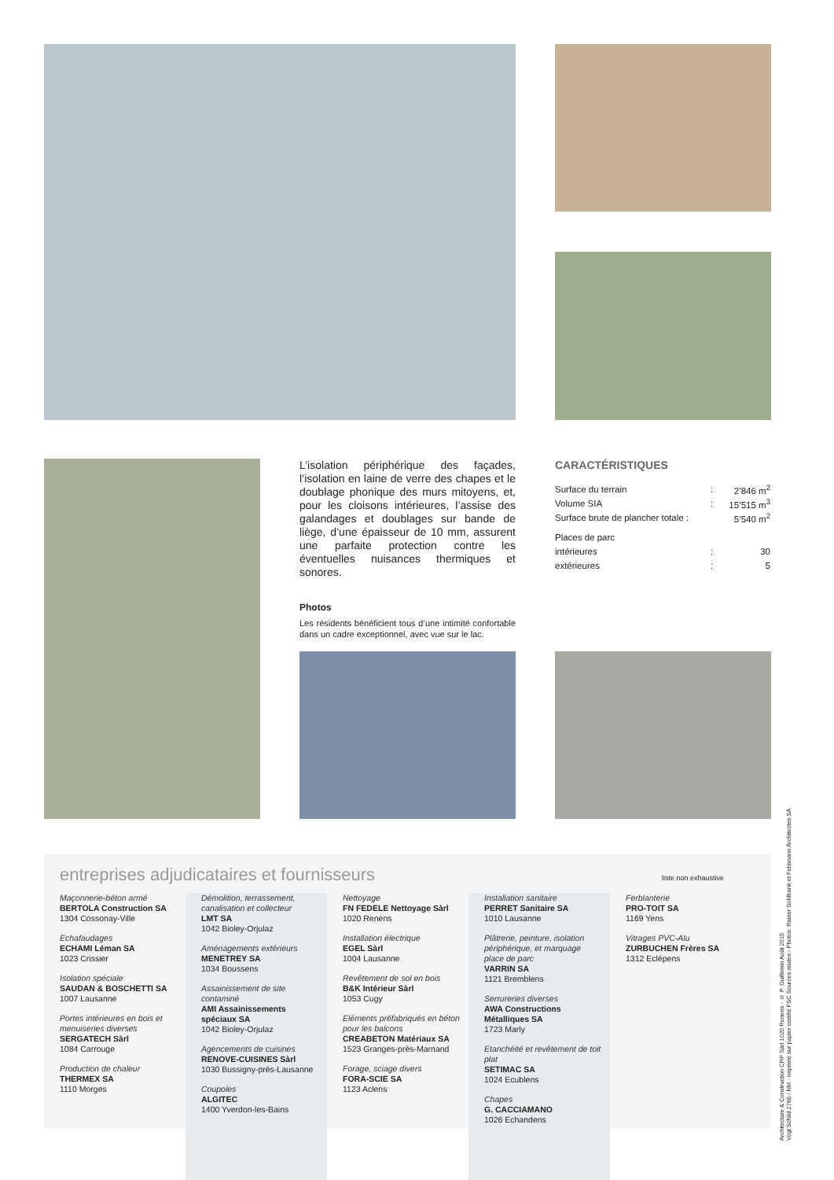L’isolation périphérique des façades, l’isolation en laine de verre des chapes et le doublage phonique des murs mitoyens, et, pour les cloisons intérieures, l’assise des galandages et doublages sur bande de liège, d’une épaisseur de 10 mm, assurent une parfaite protection contre les éventuelles nuisances thermiques et sonores.
Photos
Les résidents bénéficient tous d’une intimité confortable dans un cadre exceptionnel, avec vue sur le lac.
CARACTÉRISTIQUES
| Surface du terrain | : | 2’846 m<sup>2</sup> |
| Volume SIA | : | 15’515 m<sup>3</sup> |
| Surface brute de plancher totale : | | 5’540 m<sup>2</sup> |
| Places de parc | | |
| intérieures | : | 30 |
| extérieures | : | 5 |
entreprises adjudicataires et fournisseurs liste non exhaustive
Maçonnerie-béton armé
BERTOLA Construction SA
1304 Cossonay-Ville
Echafaudages
ECHAMI Léman SA
1023 Crissier
Isolation spéciale
SAUDAN & BOSCHETTI SA
1007 Lausanne
Portes intérieures en bois et menuiseries diverses
SERGATECH Sàrl
1084 Carrouge
Production de chaleur
THERMEX SA
1110 Morges
Démolition, terrassement, canalisation et collecteur
LMT SA
1042 Bioley-Orjulaz
Aménagements extérieurs
MENETREY SA
1034 Boussens
Assainissement de site contaminé
AMI Assainissements spéciaux SA
1042 Bioley-Orjulaz
Agencements de cuisines
RENOVE-CUISINES Sàrl
1030 Bussigny-près-Lausanne
Coupoles
ALGITEC
1400 Yverdon-les-Bains
Nettoyage
FN FEDELE Nettoyage Sàrl
1020 Renens
Installation électrique
EGEL Sàrl
1004 Lausanne
Revêtement de sol en bois
B&K Intérieur Sàrl
1053 Cugy
Eléments préfabriqués en béton pour les balcons
CREABETON Matériaux SA
1523 Granges-près-Marnand
Forage, sciage divers
FORA-SCIE SA
1123 Aclens
Installation sanitaire
PERRET Sanitaire SA
1010 Lausanne
Plâtrerie, peinture, isolation périphérique, et marquage place de parc
VARRIN SA
1121 Bremblens
Serrureries diverses
AWA Constructions Métalliques SA
1723 Marly
Etanchéité et revêtement de toit plat
SETIMAC SA
1024 Ecublens
Chapes
G. CACCIAMANO
1026 Echandens
Ferblanterie
PRO-TOIT SA
1169 Yens
Vitrages PVC-Alu
ZURBUCHEN Frères SA
1312 Eclépens
Architecture & Construction CRP Sàrl 1020 Renens - © P. Guillemin Août 2015
Vogt Schild 2766 / NM - Imprimé sur papier certifié FSC Sources mixtes - Photos: Rainer Sohlbank et Fehlmann Architectes SA